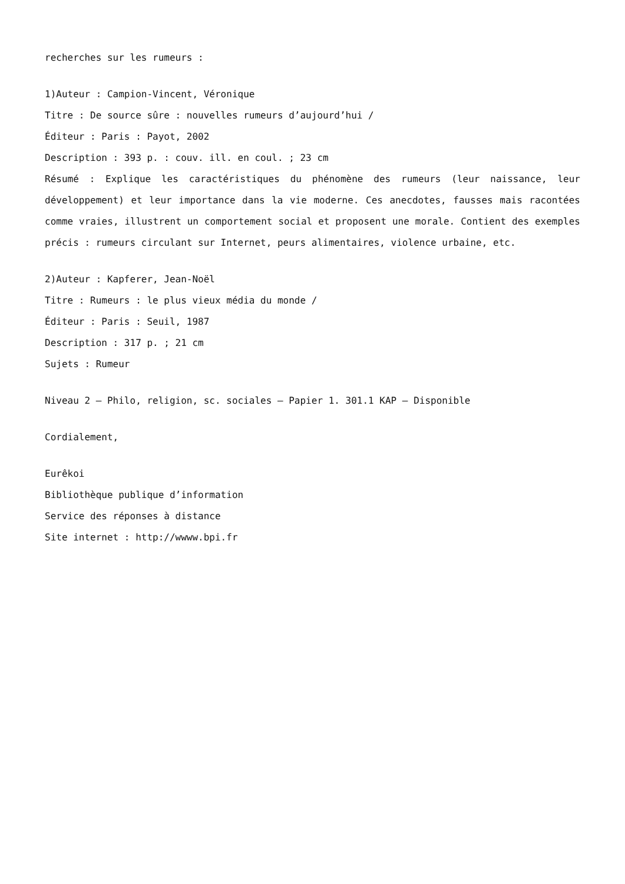recherches sur les rumeurs :
1)Auteur : Campion-Vincent, Véronique
Titre : De source sûre : nouvelles rumeurs d’aujourd’hui /
Éditeur : Paris : Payot, 2002
Description : 393 p. : couv. ill. en coul. ; 23 cm
Résumé : Explique les caractéristiques du phénomène des rumeurs (leur naissance, leur développement) et leur importance dans la vie moderne. Ces anecdotes, fausses mais racontées comme vraies, illustrent un comportement social et proposent une morale. Contient des exemples précis : rumeurs circulant sur Internet, peurs alimentaires, violence urbaine, etc.
2)Auteur : Kapferer, Jean-Noël
Titre : Rumeurs : le plus vieux média du monde /
Éditeur : Paris : Seuil, 1987
Description : 317 p. ; 21 cm
Sujets : Rumeur
Niveau 2 – Philo, religion, sc. sociales – Papier 1. 301.1 KAP – Disponible
Cordialement,
Eurêkoi
Bibliothèque publique d’information
Service des réponses à distance
Site internet : http://wwww.bpi.fr